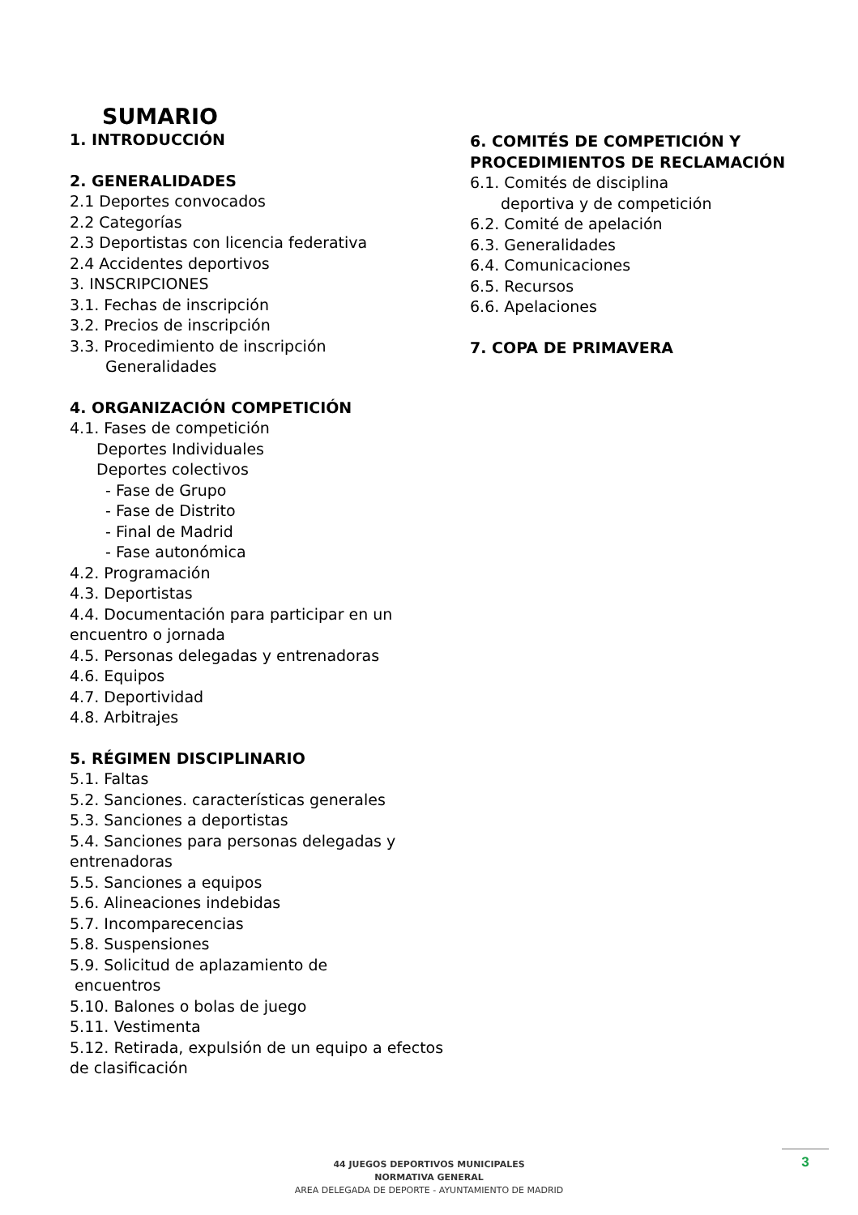SUMARIO
1. INTRODUCCIÓN
2. GENERALIDADES
2.1 Deportes convocados
2.2 Categorías
2.3 Deportistas con licencia federativa
2.4 Accidentes deportivos
3. INSCRIPCIONES
3.1. Fechas de inscripción
3.2. Precios de inscripción
3.3. Procedimiento de inscripción
Generalidades
4. ORGANIZACIÓN COMPETICIÓN
4.1. Fases de competición
Deportes Individuales
Deportes colectivos
- Fase de Grupo
- Fase de Distrito
- Final de Madrid
- Fase autonómica
4.2. Programación
4.3. Deportistas
4.4. Documentación para participar en un encuentro o jornada
4.5. Personas delegadas y entrenadoras
4.6. Equipos
4.7. Deportividad
4.8. Arbitrajes
5. RÉGIMEN DISCIPLINARIO
5.1. Faltas
5.2. Sanciones. características generales
5.3. Sanciones a deportistas
5.4. Sanciones para personas delegadas y entrenadoras
5.5. Sanciones a equipos
5.6. Alineaciones indebidas
5.7. Incomparecencias
5.8. Suspensiones
5.9. Solicitud de aplazamiento de
encuentros
5.10. Balones o bolas de juego
5.11. Vestimenta
5.12. Retirada, expulsión de un equipo a efectos de clasificación
6. COMITÉS DE COMPETICIÓN Y PROCEDIMIENTOS DE RECLAMACIÓN
6.1. Comités de disciplina
deportiva y de competición
6.2. Comité de apelación
6.3. Generalidades
6.4. Comunicaciones
6.5. Recursos
6.6. Apelaciones
7. COPA DE PRIMAVERA
44 JUEGOS DEPORTIVOS MUNICIPALES
NORMATIVA GENERAL
AREA DELEGADA DE DEPORTE - AYUNTAMIENTO DE MADRID
3